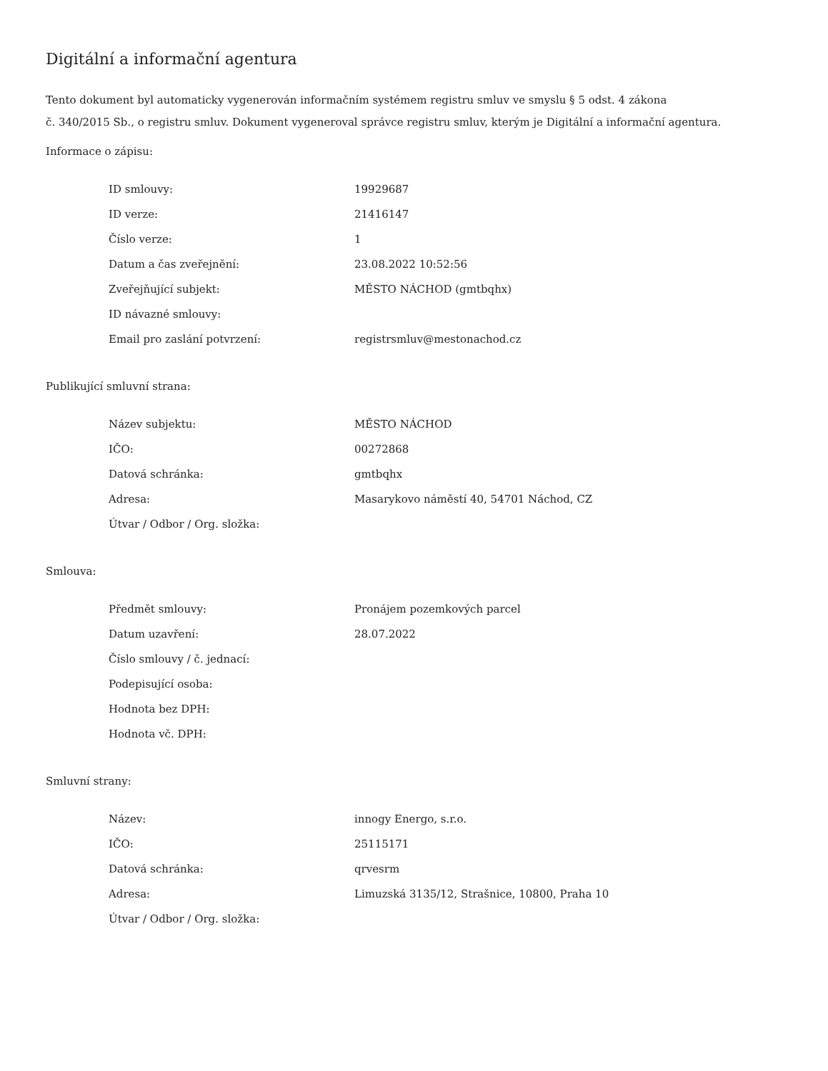Digitální a informační agentura
Tento dokument byl automaticky vygenerován informačním systémem registru smluv ve smyslu § 5 odst. 4 zákona
č. 340/2015 Sb., o registru smluv. Dokument vygeneroval správce registru smluv, kterým je Digitální a informační agentura.
Informace o zápisu:
| ID smlouvy: | 19929687 |
| ID verze: | 21416147 |
| Číslo verze: | 1 |
| Datum a čas zveřejnění: | 23.08.2022 10:52:56 |
| Zveřejňující subjekt: | MĚSTO NÁCHOD (gmtbqhx) |
| ID návazné smlouvy: | |
| Email pro zaslání potvrzení: | registrsmluv@mestonachod.cz |
Publikující smluvní strana:
| Název subjektu: | MĚSTO NÁCHOD |
| IČO: | 00272868 |
| Datová schránka: | gmtbqhx |
| Adresa: | Masarykovo náměstí 40, 54701 Náchod, CZ |
| Útvar / Odbor / Org. složka: | |
Smlouva:
| Předmět smlouvy: | Pronájem pozemkových parcel |
| Datum uzavření: | 28.07.2022 |
| Číslo smlouvy / č. jednací: | |
| Podepisující osoba: | |
| Hodnota bez DPH: | |
| Hodnota vč. DPH: | |
Smluvní strany:
| Název: | innogy Energo, s.r.o. |
| IČO: | 25115171 |
| Datová schránka: | qrvesrm |
| Adresa: | Limuzská 3135/12, Strašnice, 10800, Praha 10 |
| Útvar / Odbor / Org. složka: | |